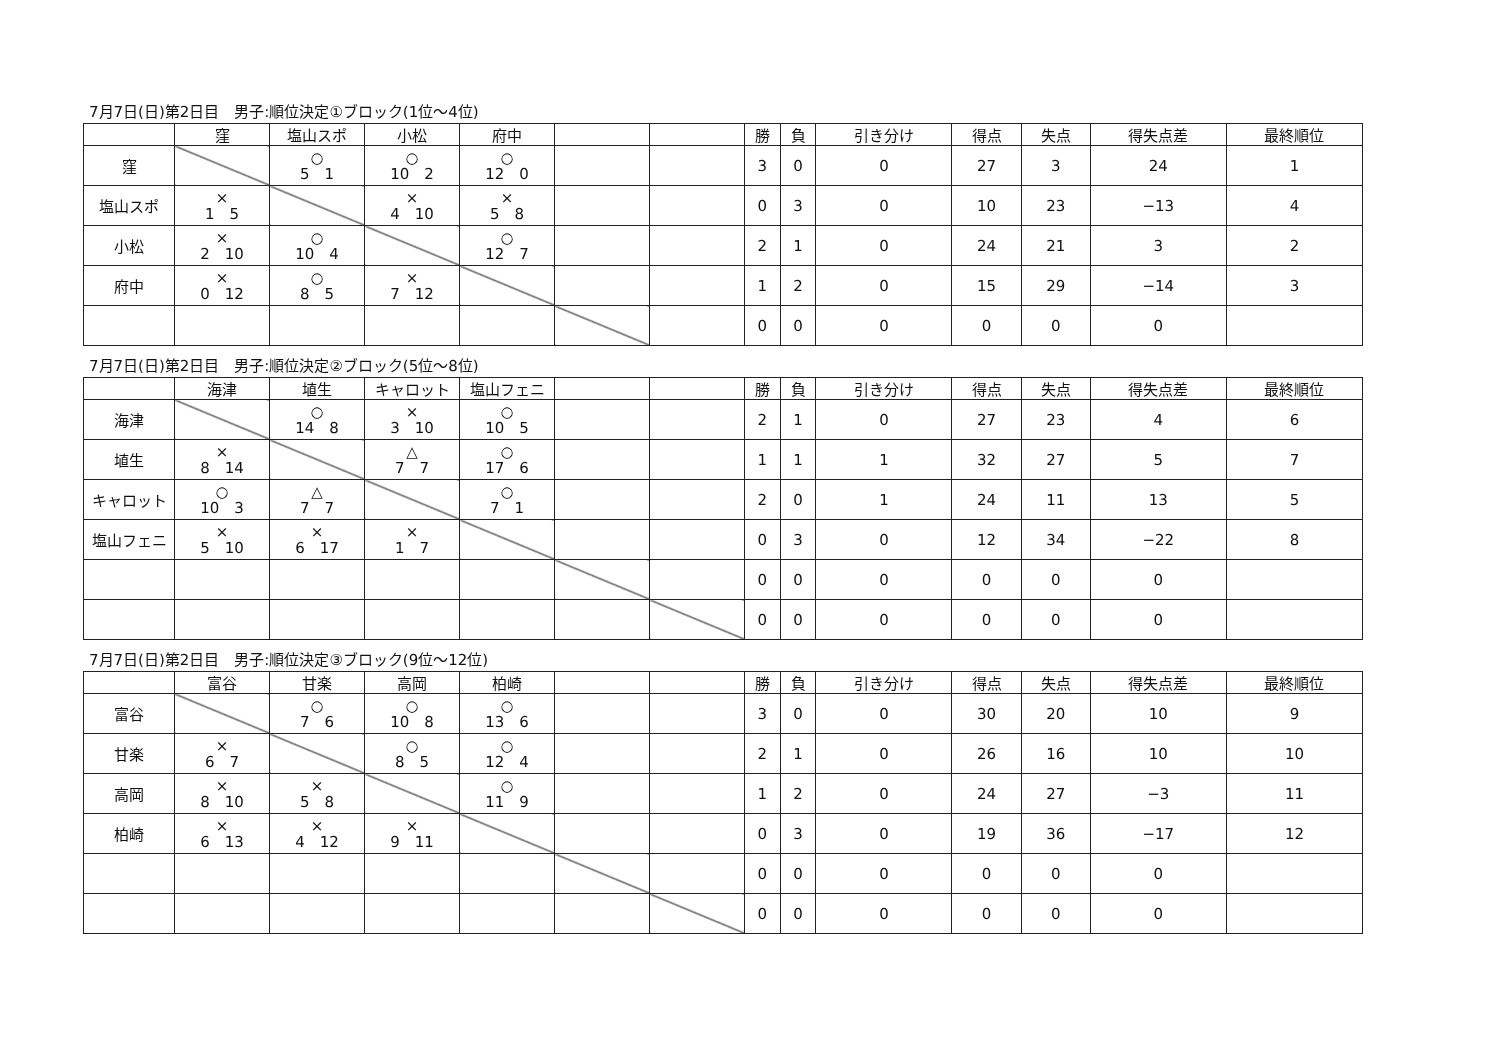7月7日(日)第2日目　男子:順位決定①ブロック(1位～4位)
| | 窪 | 塩山スポ | 小松 | 府中 | | | 勝 | 負 | 引き分け | 得点 | 失点 | 得失点差 | 最終順位 |
| --- | --- | --- | --- | --- | --- | --- | --- | --- | --- | --- | --- | --- | --- |
| 窪 | | ○ 5 1 | ○ 10 2 | ○ 12 0 | | | 3 | 0 | 0 | 27 | 3 | 24 | 1 |
| 塩山スポ | × 1 5 | | × 4 10 | × 5 8 | | | 0 | 3 | 0 | 10 | 23 | −13 | 4 |
| 小松 | × 2 10 | ○ 10 4 | | ○ 12 7 | | | 2 | 1 | 0 | 24 | 21 | 3 | 2 |
| 府中 | × 0 12 | ○ 8 5 | × 7 12 | | | | 1 | 2 | 0 | 15 | 29 | −14 | 3 |
| | | | | | | | 0 | 0 | 0 | 0 | 0 | 0 | |
7月7日(日)第2日目　男子:順位決定②ブロック(5位～8位)
| | 海津 | 埴生 | キャロット | 塩山フェニ | | | 勝 | 負 | 引き分け | 得点 | 失点 | 得失点差 | 最終順位 |
| --- | --- | --- | --- | --- | --- | --- | --- | --- | --- | --- | --- | --- | --- |
| 海津 | | ○ 14 8 | × 3 10 | ○ 10 5 | | | 2 | 1 | 0 | 27 | 23 | 4 | 6 |
| 埴生 | × 8 14 | | △ 7 7 | ○ 17 6 | | | 1 | 1 | 1 | 32 | 27 | 5 | 7 |
| キャロット | ○ 10 3 | △ 7 7 | | ○ 7 1 | | | 2 | 0 | 1 | 24 | 11 | 13 | 5 |
| 塩山フェニ | × 5 10 | × 6 17 | × 1 7 | | | | 0 | 3 | 0 | 12 | 34 | −22 | 8 |
| | | | | | | | 0 | 0 | 0 | 0 | 0 | 0 | |
| | | | | | | | 0 | 0 | 0 | 0 | 0 | 0 | |
7月7日(日)第2日目　男子:順位決定③ブロック(9位～12位)
| | 富谷 | 甘楽 | 高岡 | 柏崎 | | | 勝 | 負 | 引き分け | 得点 | 失点 | 得失点差 | 最終順位 |
| --- | --- | --- | --- | --- | --- | --- | --- | --- | --- | --- | --- | --- | --- |
| 富谷 | | ○ 7 6 | ○ 10 8 | ○ 13 6 | | | 3 | 0 | 0 | 30 | 20 | 10 | 9 |
| 甘楽 | × 6 7 | | ○ 8 5 | ○ 12 4 | | | 2 | 1 | 0 | 26 | 16 | 10 | 10 |
| 高岡 | × 8 10 | × 5 8 | | ○ 11 9 | | | 1 | 2 | 0 | 24 | 27 | −3 | 11 |
| 柏崎 | × 6 13 | × 4 12 | × 9 11 | | | | 0 | 3 | 0 | 19 | 36 | −17 | 12 |
| | | | | | | | 0 | 0 | 0 | 0 | 0 | 0 | |
| | | | | | | | 0 | 0 | 0 | 0 | 0 | 0 | |